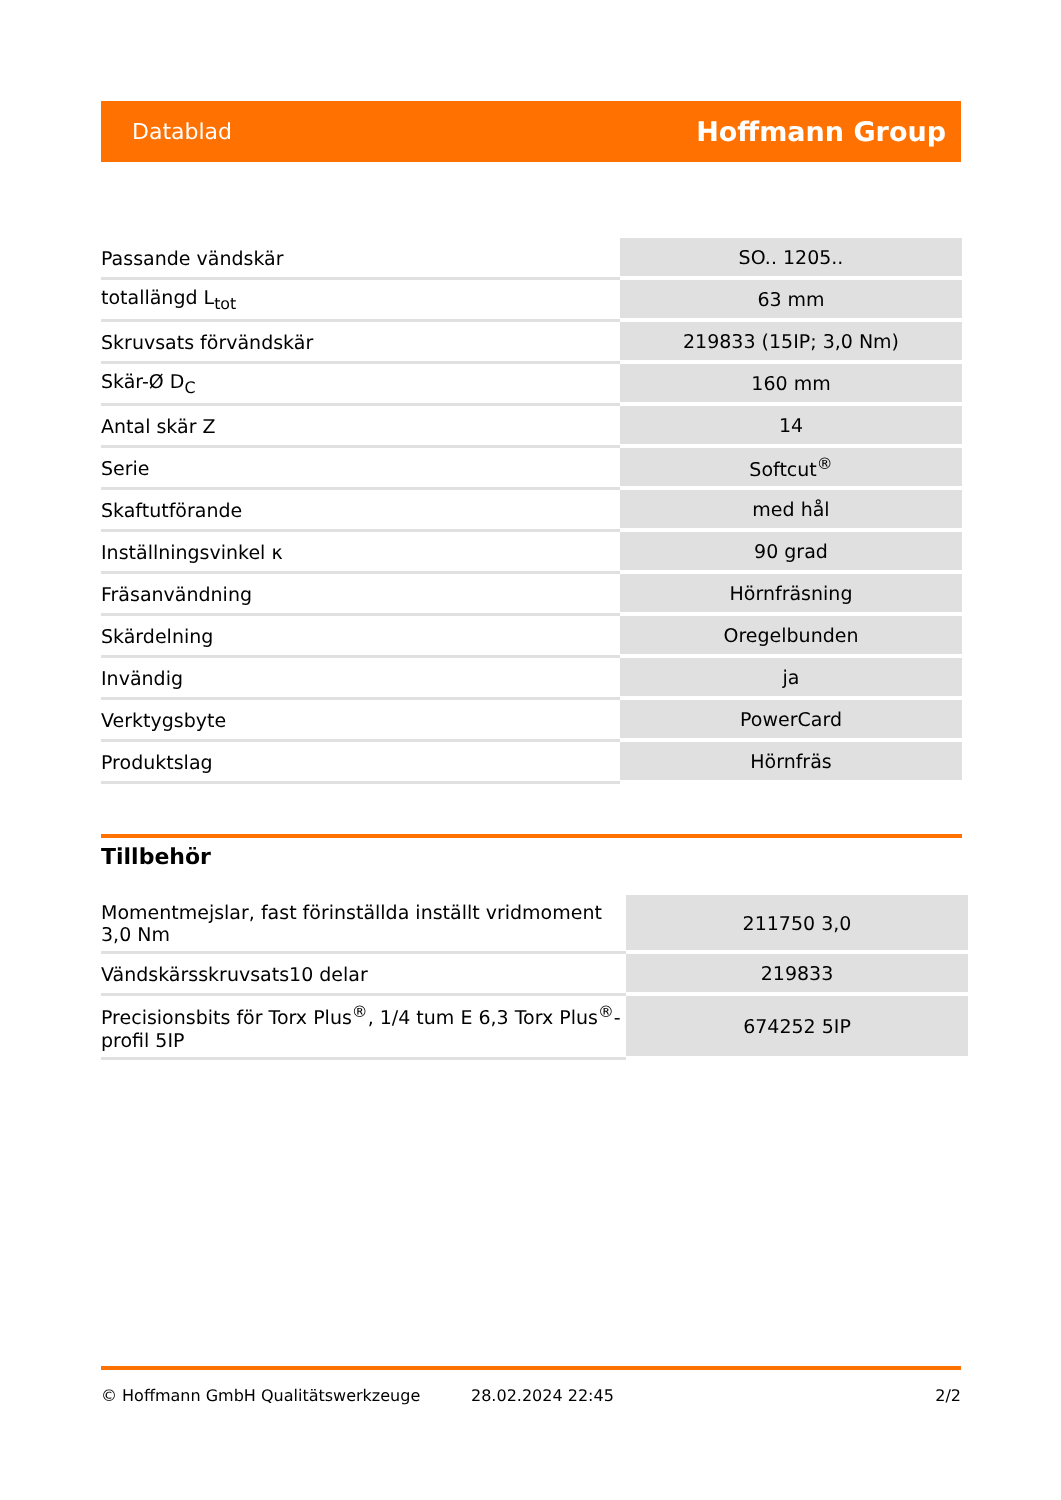Datablad Hoffmann Group
| Passande vändskär | SO.. 1205.. |
| totallängd L<sub>tot</sub> | 63 mm |
| Skruvsats förvändskär | 219833 (15IP; 3,0 Nm) |
| Skär-Ø D<sub>C</sub> | 160 mm |
| Antal skär Z | 14 |
| Serie | Softcut<sup>®</sup> |
| Skaftutförande | med hål |
| Inställningsvinkel κ | 90 grad |
| Fräsanvändning | Hörnfräsning |
| Skärdelning | Oregelbunden |
| Invändig | ja |
| Verktygsbyte | PowerCard |
| Produktslag | Hörnfräs |
Tillbehör
| Momentmejslar, fast förinställda inställt vridmoment 3,0 Nm | 211750 3,0 |
| Vändskärsskruvsats10 delar | 219833 |
| Precisionsbits för Torx Plus<sup>®</sup>, 1/4 tum E 6,3 Torx Plus<sup>®</sup>-profil 5IP | 674252 5IP |
© Hoffmann GmbH Qualitätswerkzeuge 28.02.2024 22:45 2/2